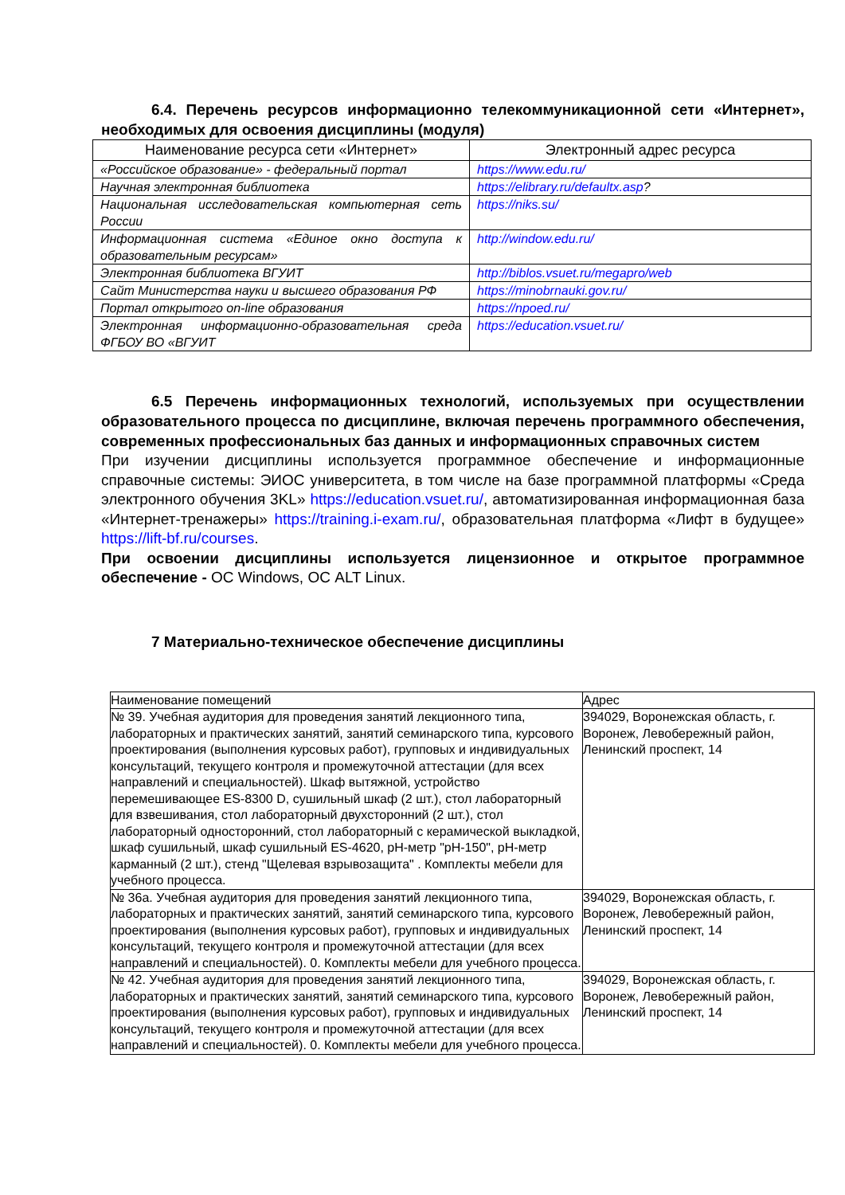6.4. Перечень ресурсов информационно телекоммуникационной сети «Интернет», необходимых для освоения дисциплины (модуля)
| Наименование ресурса сети «Интернет» | Электронный адрес ресурса |
| --- | --- |
| «Российское образование» - федеральный портал | https://www.edu.ru/ |
| Научная электронная библиотека | https://elibrary.ru/defaultx.asp ? |
| Национальная исследовательская компьютерная сеть России | https://niks.su/ |
| Информационная система «Единое окно доступа к образовательным ресурсам» | http://window.edu.ru/ |
| Электронная библиотека ВГУИТ | http://biblos.vsuet.ru/megapro/web |
| Сайт Министерства науки и высшего образования РФ | https://minobrnauki.gov.ru/ |
| Портал открытого on-line образования | https://npoed.ru/ |
| Электронная информационно-образовательная среда ФГБОУ ВО «ВГУИТ | https://education.vsuet.ru/ |
6.5 Перечень информационных технологий, используемых при осуществлении образовательного процесса по дисциплине, включая перечень программного обеспечения, современных профессиональных баз данных и информационных справочных систем
При изучении дисциплины используется программное обеспечение и информационные справочные системы: ЭИОС университета, в том числе на базе программной платформы «Среда электронного обучения 3KL» https://education.vsuet.ru/, автоматизированная информационная база «Интернет-тренажеры» https://training.i-exam.ru/, образовательная платформа «Лифт в будущее» https://lift-bf.ru/courses.
При освоении дисциплины используется лицензионное и открытое программное обеспечение - ОС Windows, ОС ALT Linux.
7 Материально-техническое обеспечение дисциплины
| Наименование помещений | Адрес |
| № 39. Учебная аудитория для проведения занятий лекционного типа, лабораторных и практических занятий, занятий семинарского типа, курсового проектирования (выполнения курсовых работ), групповых и индивидуальных консультаций, текущего контроля и промежуточной аттестации (для всех направлений и специальностей). Шкаф вытяжной, устройство перемешивающее ES-8300 D, сушильный шкаф (2 шт.), стол лабораторный для взвешивания, стол лабораторный двухсторонний (2 шт.), стол лабораторный односторонний, стол лабораторный с керамической выкладкой, шкаф сушильный, шкаф сушильный ES-4620, pH-метр "pH-150", pH-метр карманный (2 шт.), стенд "Щелевая взрывозащита" . Комплекты мебели для учебного процесса. | 394029, Воронежская область, г. Воронеж, Левобережный район, Ленинский проспект, 14 |
| № 36а. Учебная аудитория для проведения занятий лекционного типа, лабораторных и практических занятий, занятий семинарского типа, курсового проектирования (выполнения курсовых работ), групповых и индивидуальных консультаций, текущего контроля и промежуточной аттестации (для всех направлений и специальностей). 0. Комплекты мебели для учебного процесса. | 394029, Воронежская область, г. Воронеж, Левобережный район, Ленинский проспект, 14 |
| № 42. Учебная аудитория для проведения занятий лекционного типа, лабораторных и практических занятий, занятий семинарского типа, курсового проектирования (выполнения курсовых работ), групповых и индивидуальных консультаций, текущего контроля и промежуточной аттестации (для всех направлений и специальностей). 0. Комплекты мебели для учебного процесса. | 394029, Воронежская область, г. Воронеж, Левобережный район, Ленинский проспект, 14 |